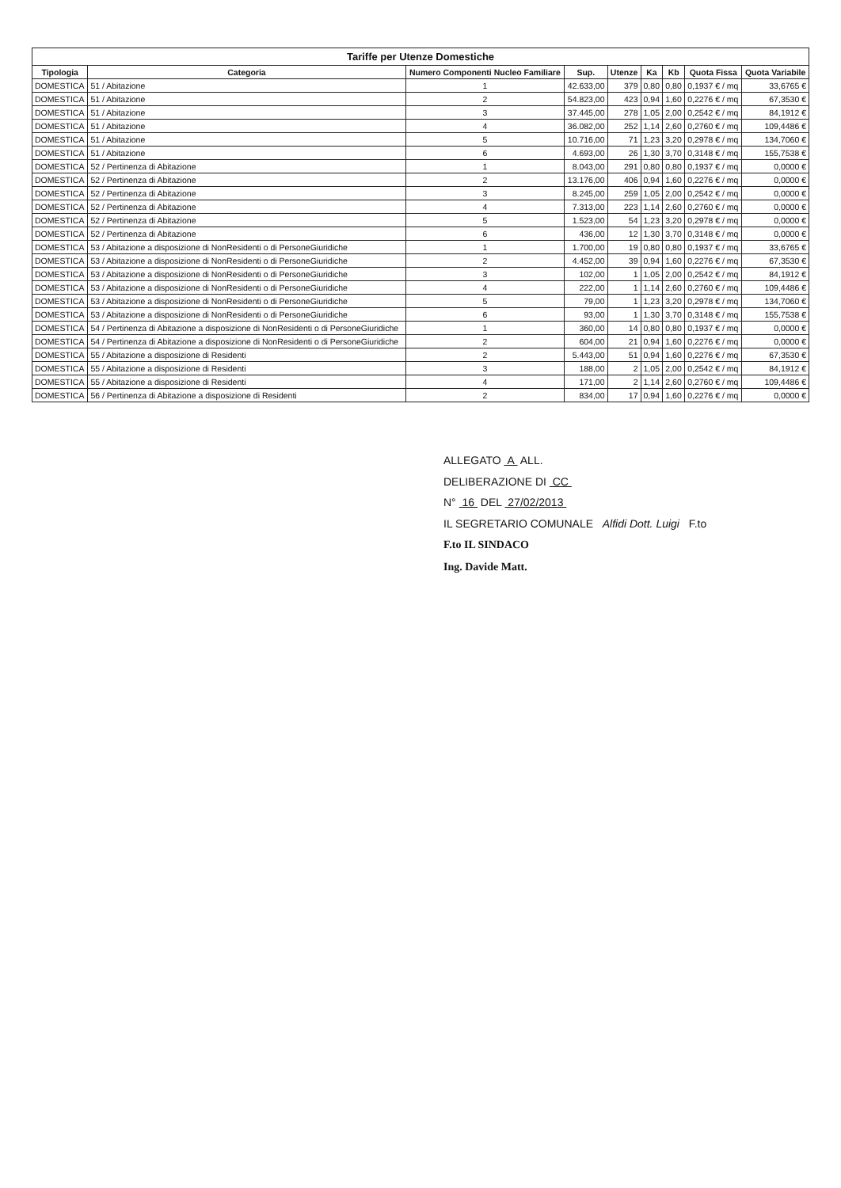Tariffe per Utenze Domestiche
| Tipologia | Categoria | Numero Componenti Nucleo Familiare | Sup. | Utenze | Ka | Kb | Quota Fissa | Quota Variabile |
| --- | --- | --- | --- | --- | --- | --- | --- | --- |
| DOMESTICA | 51 / Abitazione | 1 | 42.633,00 | 379 | 0,80 | 0,80 | 0,1937 € / mq | 33,6765 € |
| DOMESTICA | 51 / Abitazione | 2 | 54.823,00 | 423 | 0,94 | 1,60 | 0,2276 € / mq | 67,3530 € |
| DOMESTICA | 51 / Abitazione | 3 | 37.445,00 | 278 | 1,05 | 2,00 | 0,2542 € / mq | 84,1912 € |
| DOMESTICA | 51 / Abitazione | 4 | 36.082,00 | 252 | 1,14 | 2,60 | 0,2760 € / mq | 109,4486 € |
| DOMESTICA | 51 / Abitazione | 5 | 10.716,00 | 71 | 1,23 | 3,20 | 0,2978 € / mq | 134,7060 € |
| DOMESTICA | 51 / Abitazione | 6 | 4.693,00 | 26 | 1,30 | 3,70 | 0,3148 € / mq | 155,7538 € |
| DOMESTICA | 52 / Pertinenza di Abitazione | 1 | 8.043,00 | 291 | 0,80 | 0,80 | 0,1937 € / mq | 0,0000 € |
| DOMESTICA | 52 / Pertinenza di Abitazione | 2 | 13.176,00 | 406 | 0,94 | 1,60 | 0,2276 € / mq | 0,0000 € |
| DOMESTICA | 52 / Pertinenza di Abitazione | 3 | 8.245,00 | 259 | 1,05 | 2,00 | 0,2542 € / mq | 0,0000 € |
| DOMESTICA | 52 / Pertinenza di Abitazione | 4 | 7.313,00 | 223 | 1,14 | 2,60 | 0,2760 € / mq | 0,0000 € |
| DOMESTICA | 52 / Pertinenza di Abitazione | 5 | 1.523,00 | 54 | 1,23 | 3,20 | 0,2978 € / mq | 0,0000 € |
| DOMESTICA | 52 / Pertinenza di Abitazione | 6 | 436,00 | 12 | 1,30 | 3,70 | 0,3148 € / mq | 0,0000 € |
| DOMESTICA | 53 / Abitazione a disposizione di NonResidenti o di PersoneGiuridiche | 1 | 1.700,00 | 19 | 0,80 | 0,80 | 0,1937 € / mq | 33,6765 € |
| DOMESTICA | 53 / Abitazione a disposizione di NonResidenti o di PersoneGiuridiche | 2 | 4.452,00 | 39 | 0,94 | 1,60 | 0,2276 € / mq | 67,3530 € |
| DOMESTICA | 53 / Abitazione a disposizione di NonResidenti o di PersoneGiuridiche | 3 | 102,00 | 1 | 1,05 | 2,00 | 0,2542 € / mq | 84,1912 € |
| DOMESTICA | 53 / Abitazione a disposizione di NonResidenti o di PersoneGiuridiche | 4 | 222,00 | 1 | 1,14 | 2,60 | 0,2760 € / mq | 109,4486 € |
| DOMESTICA | 53 / Abitazione a disposizione di NonResidenti o di PersoneGiuridiche | 5 | 79,00 | 1 | 1,23 | 3,20 | 0,2978 € / mq | 134,7060 € |
| DOMESTICA | 53 / Abitazione a disposizione di NonResidenti o di PersoneGiuridiche | 6 | 93,00 | 1 | 1,30 | 3,70 | 0,3148 € / mq | 155,7538 € |
| DOMESTICA | 54 / Pertinenza di Abitazione a disposizione di NonResidenti o di PersoneGiuridiche | 1 | 360,00 | 14 | 0,80 | 0,80 | 0,1937 € / mq | 0,0000 € |
| DOMESTICA | 54 / Pertinenza di Abitazione a disposizione di NonResidenti o di PersoneGiuridiche | 2 | 604,00 | 21 | 0,94 | 1,60 | 0,2276 € / mq | 0,0000 € |
| DOMESTICA | 55 / Abitazione a disposizione di Residenti | 2 | 5.443,00 | 51 | 0,94 | 1,60 | 0,2276 € / mq | 67,3530 € |
| DOMESTICA | 55 / Abitazione a disposizione di Residenti | 3 | 188,00 | 2 | 1,05 | 2,00 | 0,2542 € / mq | 84,1912 € |
| DOMESTICA | 55 / Abitazione a disposizione di Residenti | 4 | 171,00 | 2 | 1,14 | 2,60 | 0,2760 € / mq | 109,4486 € |
| DOMESTICA | 56 / Pertinenza di Abitazione a disposizione di Residenti | 2 | 834,00 | 17 | 0,94 | 1,60 | 0,2276 € / mq | 0,0000 € |
ALLEGATO A ALL.
DELIBERAZIONE DI CC
N° 16 DEL 27/02/2013
IL SEGRETARIO COMUNALE Alfidi Dott. Luigi F.to
F.to IL SINDACO
Ing. Davide Matt.